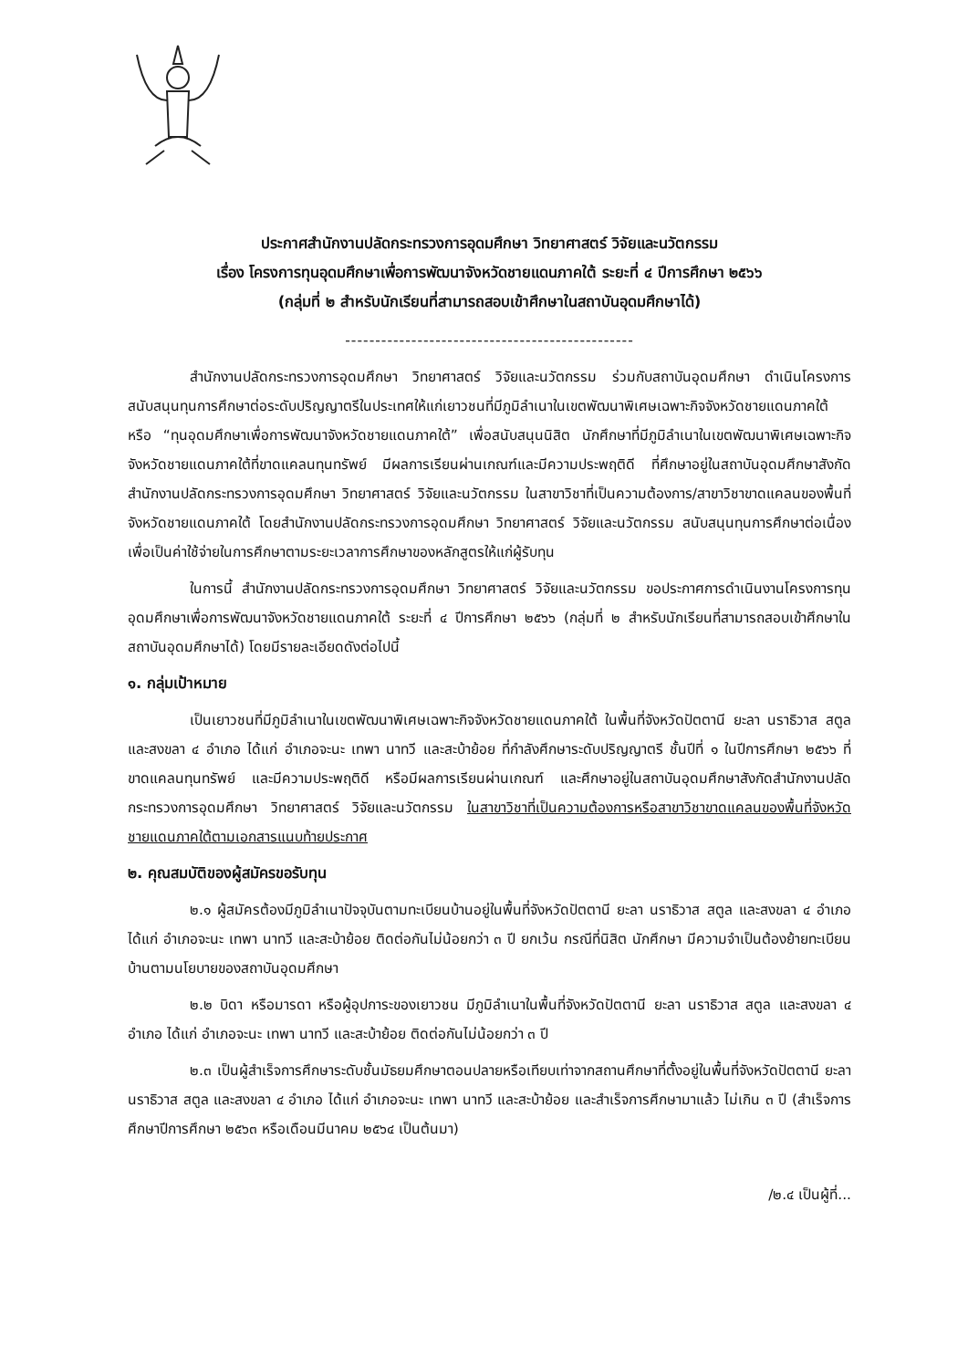ประกาศสำนักงานปลัดกระทรวงการอุดมศึกษา วิทยาศาสตร์ วิจัยและนวัตกรรม
เรื่อง โครงการทุนอุดมศึกษาเพื่อการพัฒนาจังหวัดชายแดนภาคใต้ ระยะที่ ๔ ปีการศึกษา ๒๕๖๖
(กลุ่มที่ ๒ สำหรับนักเรียนที่สามารถสอบเข้าศึกษาในสถาบันอุดมศึกษาได้)
------------------------------------------------
สำนักงานปลัดกระทรวงการอุดมศึกษา วิทยาศาสตร์ วิจัยและนวัตกรรม ร่วมกับสถาบันอุดมศึกษา ดำเนินโครงการสนับสนุนทุนการศึกษาต่อระดับปริญญาตรีในประเทศให้แก่เยาวชนที่มีภูมิลำเนาในเขตพัฒนาพิเศษเฉพาะกิจจังหวัดชายแดนภาคใต้ หรือ “ทุนอุดมศึกษาเพื่อการพัฒนาจังหวัดชายแดนภาคใต้” เพื่อสนับสนุนนิสิต นักศึกษาที่มีภูมิลำเนาในเขตพัฒนาพิเศษเฉพาะกิจจังหวัดชายแดนภาคใต้ที่ขาดแคลนทุนทรัพย์ มีผลการเรียนผ่านเกณฑ์และมีความประพฤติดี ที่ศึกษาอยู่ในสถาบันอุดมศึกษาสังกัดสำนักงานปลัดกระทรวงการอุดมศึกษา วิทยาศาสตร์ วิจัยและนวัตกรรม ในสาขาวิชาที่เป็นความต้องการ/สาขาวิชาขาดแคลนของพื้นที่จังหวัดชายแดนภาคใต้ โดยสำนักงานปลัดกระทรวงการอุดมศึกษา วิทยาศาสตร์ วิจัยและนวัตกรรม สนับสนุนทุนการศึกษาต่อเนื่องเพื่อเป็นค่าใช้จ่ายในการศึกษาตามระยะเวลาการศึกษาของหลักสูตรให้แก่ผู้รับทุน
ในการนี้ สำนักงานปลัดกระทรวงการอุดมศึกษา วิทยาศาสตร์ วิจัยและนวัตกรรม ขอประกาศการดำเนินงานโครงการทุนอุดมศึกษาเพื่อการพัฒนาจังหวัดชายแดนภาคใต้ ระยะที่ ๔ ปีการศึกษา ๒๕๖๖ (กลุ่มที่ ๒ สำหรับนักเรียนที่สามารถสอบเข้าศึกษาในสถาบันอุดมศึกษาได้) โดยมีรายละเอียดดังต่อไปนี้
๑. กลุ่มเป้าหมาย
เป็นเยาวชนที่มีภูมิลำเนาในเขตพัฒนาพิเศษเฉพาะกิจจังหวัดชายแดนภาคใต้ ในพื้นที่จังหวัดปัตตานี ยะลา นราธิวาส สตูล และสงขลา ๔ อำเภอ ได้แก่ อำเภอจะนะ เทพา นาทวี และสะบ้าย้อย ที่กำลังศึกษาระดับปริญญาตรี ชั้นปีที่ ๑ ในปีการศึกษา ๒๕๖๖ ที่ขาดแคลนทุนทรัพย์ และมีความประพฤติดี หรือมีผลการเรียนผ่านเกณฑ์ และศึกษาอยู่ในสถาบันอุดมศึกษาสังกัดสำนักงานปลัดกระทรวงการอุดมศึกษา วิทยาศาสตร์ วิจัยและนวัตกรรม ในสาขาวิชาที่เป็นความต้องการหรือสาขาวิชาขาดแคลนของพื้นที่จังหวัดชายแดนภาคใต้ตามเอกสารแนบท้ายประกาศ
๒. คุณสมบัติของผู้สมัครขอรับทุน
๒.๑ ผู้สมัครต้องมีภูมิลำเนาปัจจุบันตามทะเบียนบ้านอยู่ในพื้นที่จังหวัดปัตตานี ยะลา นราธิวาส สตูล และสงขลา ๔ อำเภอ ได้แก่ อำเภอจะนะ เทพา นาทวี และสะบ้าย้อย ติดต่อกันไม่น้อยกว่า ๓ ปี ยกเว้น กรณีที่นิสิต นักศึกษา มีความจำเป็นต้องย้ายทะเบียนบ้านตามนโยบายของสถาบันอุดมศึกษา
๒.๒ บิดา หรือมารดา หรือผู้อุปการะของเยาวชน มีภูมิลำเนาในพื้นที่จังหวัดปัตตานี ยะลา นราธิวาส สตูล และสงขลา ๔ อำเภอ ได้แก่ อำเภอจะนะ เทพา นาทวี และสะบ้าย้อย ติดต่อกันไม่น้อยกว่า ๓ ปี
๒.๓ เป็นผู้สำเร็จการศึกษาระดับชั้นมัธยมศึกษาตอนปลายหรือเทียบเท่าจากสถานศึกษาที่ตั้งอยู่ในพื้นที่จังหวัดปัตตานี ยะลา นราธิวาส สตูล และสงขลา ๔ อำเภอ ได้แก่ อำเภอจะนะ เทพา นาทวี และสะบ้าย้อย และสำเร็จการศึกษามาแล้ว ไม่เกิน ๓ ปี (สำเร็จการศึกษาปีการศึกษา ๒๕๖๓ หรือเดือนมีนาคม ๒๕๖๔ เป็นต้นมา)
/๒.๔ เป็นผู้ที่...